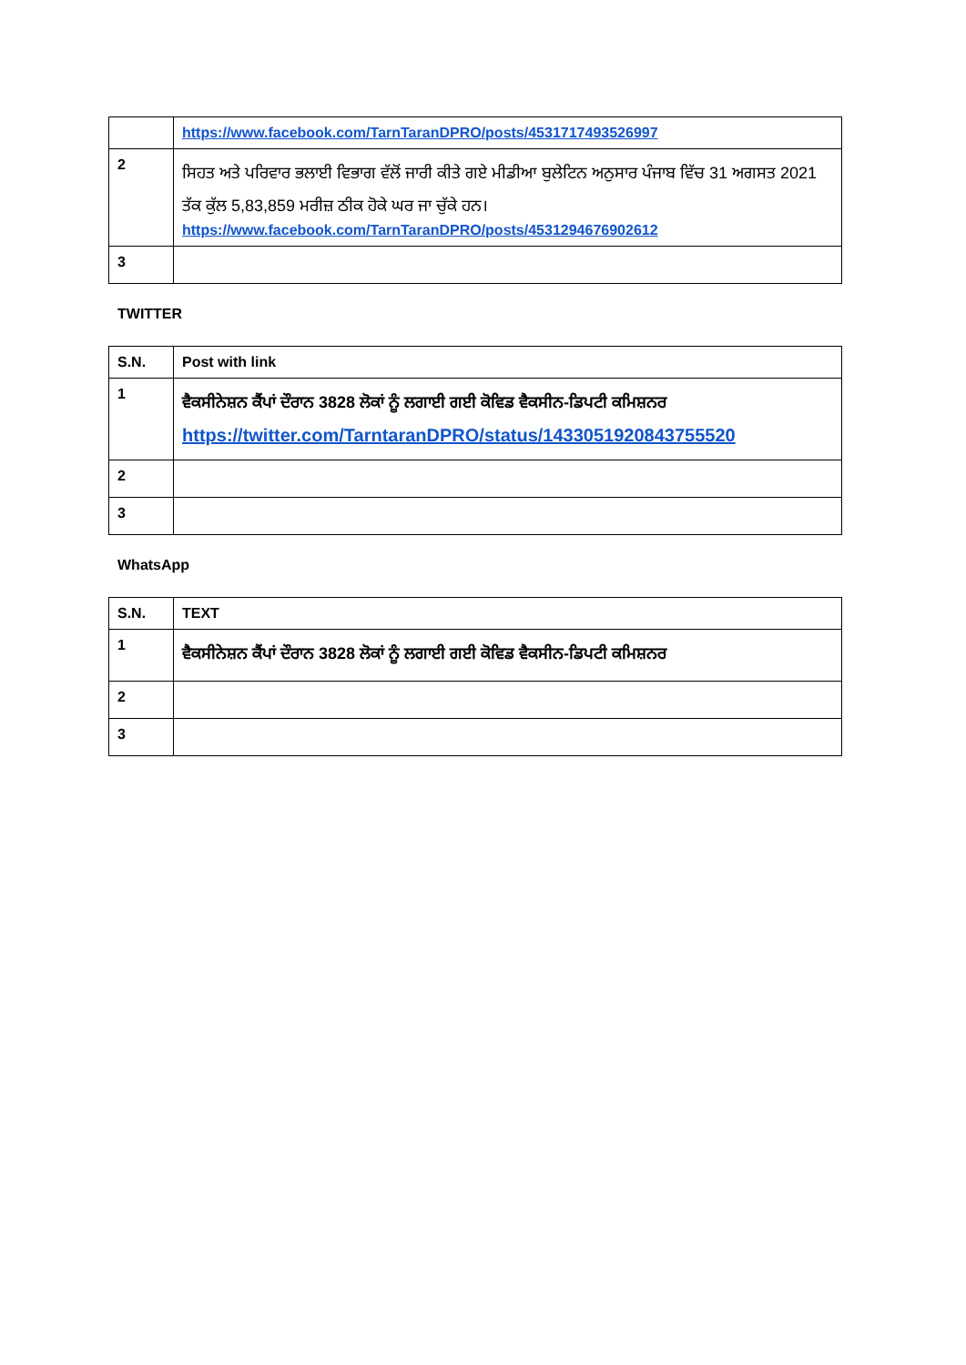| | https://www.facebook.com/TarnTaranDPRO/posts/4531717493526997 |
| 2 | ਸਿਹਤ ਅਤੇ ਪਰਿਵਾਰ ਭਲਾਈ ਵਿਭਾਗ ਵੱਲੋਂ ਜਾਰੀ ਕੀਤੇ ਗਏ ਮੀਡੀਆ ਬੁਲੇਟਿਨ ਅਨੁਸਾਰ ਪੰਜਾਬ ਵਿੱਚ 31 ਅਗਸਤ 2021 ਤੱਕ ਕੁੱਲ 5,83,859 ਮਰੀਜ਼ ਠੀਕ ਹੋਕੇ ਘਰ ਜਾ ਚੁੱਕੇ ਹਨ। https://www.facebook.com/TarnTaranDPRO/posts/4531294676902612 |
| 3 | |
TWITTER
| S.N. | Post with link |
| 1 | ਵੈਕਸੀਨੇਸ਼ਨ ਕੈਂਪਾਂ ਦੌਰਾਨ 3828 ਲੋਕਾਂ ਨੂੰ ਲਗਾਈ ਗਈ ਕੋਵਿਡ ਵੈਕਸੀਨ-ਡਿਪਟੀ ਕਮਿਸ਼ਨਰ https://twitter.com/TarntaranDPRO/status/1433051920843755520 |
| 2 | |
| 3 | |
WhatsApp
| S.N. | TEXT |
| 1 | ਵੈਕਸੀਨੇਸ਼ਨ ਕੈਂਪਾਂ ਦੌਰਾਨ 3828 ਲੋਕਾਂ ਨੂੰ ਲਗਾਈ ਗਈ ਕੋਵਿਡ ਵੈਕਸੀਨ-ਡਿਪਟੀ ਕਮਿਸ਼ਨਰ |
| 2 | |
| 3 | |